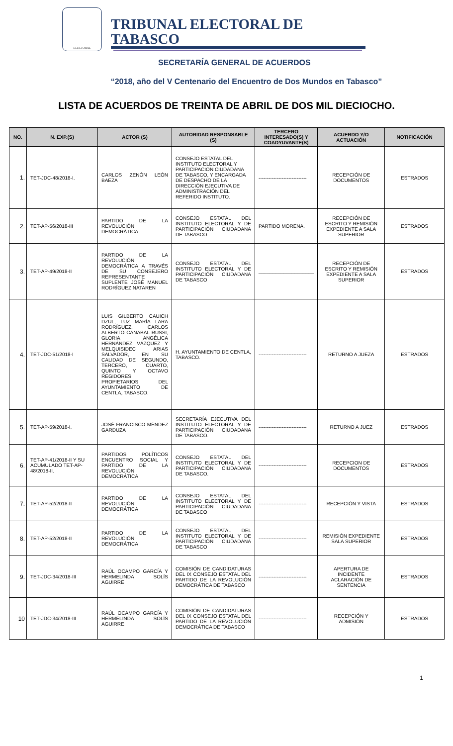ELECTORAL
TRIBUNAL ELECTORAL DE TABASCO
SECRETARÍA GENERAL DE ACUERDOS
“2018, año del V Centenario del Encuentro de Dos Mundos en Tabasco”
LISTA DE ACUERDOS DE TREINTA DE ABRIL DE DOS MIL DIECIOCHO.
| NO. | N. EXP.(S) | ACTOR (S) | AUTORIDAD RESPONSABLE (S) | TERCERO INTERESADO(S) Y COADYUVANTE(S) | ACUERDO Y/O ACTUACIÓN | NOTIFICACIÓN |
| --- | --- | --- | --- | --- | --- | --- |
| 1. | TET-JDC-48/2018-I. | CARLOS ZENÓN LEÓN BAEZA | CONSEJO ESTATAL DEL INSTITUTO ELECTORAL Y PARTICIPACION CIUDADANA DE TABASCO, Y ENCARGADA DE DESPACHO DE LA DIRECCIÓN EJECUTIVA DE ADMINISTRACIÓN DEL REFERIDO INSTITUTO. | ----------------------------- | RECEPCIÓN DE DOCUMENTOS | ESTRADOS |
| 2. | TET-AP-56/2018-III | PARTIDO DE LA REVOLUCIÓN DEMOCRÁTICA | CONSEJO ESTATAL DEL INSTITUTO ELECTORAL Y DE PARTICIPACIÓN CIUDADANA DE TABASCO. | PARTIDO MORENA. | RECEPCIÓN DE ESCRITO Y REMISIÓN EXPEDIENTE A SALA SUPERIOR | ESTRADOS |
| 3. | TET-AP-49/2018-II | PARTIDO DE LA REVOLUCIÓN DEMOCRÁTICA A TRAVÉS DE SU CONSEJERO REPRESENTANTE SUPLENTE JOSÉ MANUEL RODRÍGUEZ NATAREN | CONSEJO ESTATAL DEL INSTITUTO ELECTORAL Y DE PARTICIPACIÓN CIUDADANA DE TABASCO | ____________________ | RECEPCIÓN DE ESCRITO Y REMISIÓN EXPEDIENTE A SALA SUPERIOR | ESTRADOS |
| 4. | TET-JDC-51/2018-I | LUIS GILBERTO CAUICH DZUL, LUZ MARÍA LARA RODRÍGUEZ, CARLOS ALBERTO CANABAL RUSSI, GLORIA ANGÉLICA HERNÁNDEZ VÁZQUEZ Y MELQUISIDEC ARIAS SALVADOR, EN SU CALIDAD DE SEGUNDO, TERCERO, CUARTO, QUINTO Y OCTAVO REGIDORES PROPIETARIOS DEL AYUNTAMIENTO DE CENTLA, TABASCO. | H. AYUNTAMIENTO DE CENTLA, TABASCO. | ----------------------------- | RETURNO A JUEZA | ESTRADOS |
| 5. | TET-AP-59/2018-I. | JOSÉ FRANCISCO MÉNDEZ GARDUZA | SECRETARÍA EJECUTIVA DEL INSTITUTO ELECTORAL Y DE PARTICIPACIÓN CIUDADANA DE TABASCO. | ----------------------------- | RETURNO A JUEZ | ESTRADOS |
| 6. | TET-AP-41/2018-II Y SU ACUMULADO TET-AP-48/2018-II. | PARTIDOS POLÍTICOS ENCUENTRO SOCIAL Y PARTIDO DE LA REVOLUCIÓN DEMOCRÁTICA | CONSEJO ESTATAL DEL INSTITUTO ELECTORAL Y DE PARTICIPACIÓN CIUDADANA DE TABASCO. | ----------------------------- | RECEPCION DE DOCUMENTOS | ESTRADOS |
| 7. | TET-AP-52/2018-II | PARTIDO DE LA REVOLUCIÓN DEMOCRÁTICA | CONSEJO ESTATAL DEL INSTITUTO ELECTORAL Y DE PARTICIPACIÓN CIUDADANA DE TABASCO | ----------------------------- | RECEPCIÓN Y VISTA | ESTRADOS |
| 8. | TET-AP-52/2018-II | PARTIDO DE LA REVOLUCIÓN DEMOCRÁTICA | CONSEJO ESTATAL DEL INSTITUTO ELECTORAL Y DE PARTICIPACIÓN CIUDADANA DE TABASCO | ----------------------------- | REMISIÓN EXPEDIENTE SALA SUPERIOR | ESTRADOS |
| 9. | TET-JDC-34/2018-III | RAÚL OCAMPO GARCÍA Y HERMELINDA SOLÍS AGUIRRE | COMISIÓN DE CANDIDATURAS DEL IX CONSEJO ESTATAL DEL PARTIDO DE LA REVOLUCIÓN DEMOCRÁTICA DE TABASCO | ----------------------------- | APERTURA DE INCIDENTE ACLARACIÓN DE SENTENCIA | ESTRADOS |
| 10 | TET-JDC-34/2018-III | RAÚL OCAMPO GARCÍA Y HERMELINDA SOLÍS AGUIRRE | COMISIÓN DE CANDIDATURAS DEL IX CONSEJO ESTATAL DEL PARTIDO DE LA REVOLUCIÓN DEMOCRÁTICA DE TABASCO | ----------------------------- | RECEPCIÓN Y ADMISIÓN | ESTRADOS |
1